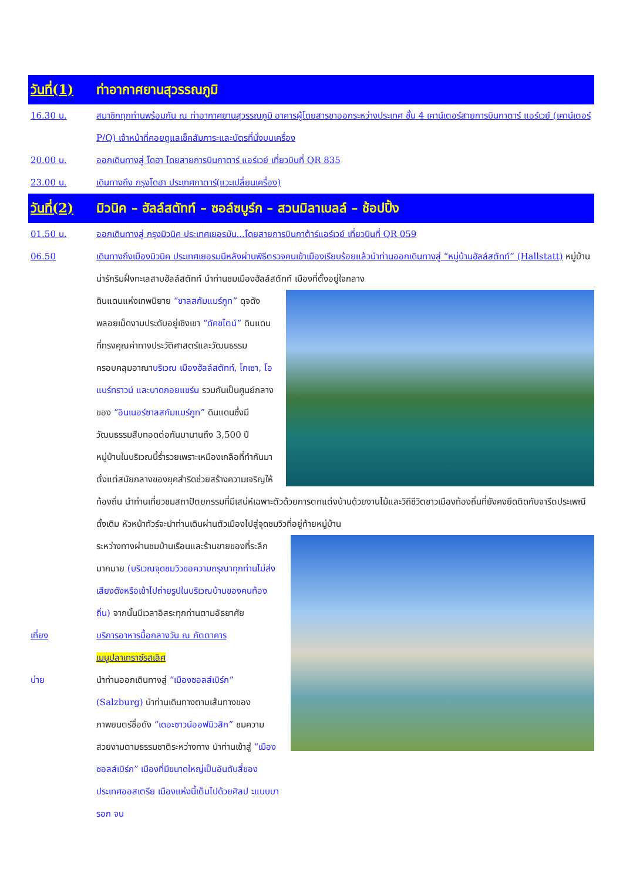วันที่(1) ท่าอากาศยานสุวรรณภูมิ
16.30 น. สมาชิกทุกท่านพร้อมกัน ณ ท่าอากาศยานสุวรรณภูมิ อาคารผู้โดยสารขาออกระหว่างประเทศ ชั้น 4 เคาน์เตอร์สายการบินกาตาร์ แอร์เวย์ (เคาน์เตอร์ P/Q) เจ้าหน้าที่คอยดูแลเช็คสัมภาระและบัตรที่นั่งบนเครื่อง
20.00 น. ออกเดินทางสู่ โดฮา โดยสายการบินกาตาร์ แอร์เวย์ เที่ยวบินที่ QR 835
23.00 น. เดินทางถึง กรุงโดฮา ประเทศกาตาร์(แวะเปลี่ยนเครื่อง)
วันที่(2) มิวนิค – ฮัลล์สตัทท์ – ซอล์ซบูร์ก – สวนมิลาเบลล์ – ช้อปปิ้ง
01.50 น. ออกเดินทางสู่ กรุงมิวนิค ประเทศเยอรมัน...โดยสายการบินกาต้าร์แอร์เวย์ เที่ยวบินที่ QR 059
06.50 เดินทางถึงเมืองมิวนิค ประเทศเยอรมนีหลังผ่านพิธีตรวจคนเข้าเมืองเรียบร้อยแล้วนำท่านออกเดินทางสู่ “หมู่บ้านฮัลล์สตัทท์” (Hallstatt) หมู่บ้านน่ารักริมฝั่งทะเลสาบฮัลล์สตัทท์ นำท่านชมเมืองฮัลล์สตัทท์ เมืองที่ตั้งอยู่ใจกลาง
ดินแดนแห่งเทพนิยาย “ซาลสกัมแมร์กูท” ดุจดังพลอยเม็ดงามประดับอยู่เชิงเขา “ดัคชไตน์” ดินแดนที่ทรงคุณค่าทางประวัติศาสตร์และวัฒนธรรม ครอบคลุมอาณาบริเวณ เมืองฮัลล์สตัทท์, โกเซา, โอแบร์ทราวน์ และบาดกอยแซร์น รวมกันเป็นศูนย์กลางของ “อินเนอร์ซาลสกัมแมร์กูท” ดินแดนซึ่งมีวัฒนธรรมสืบทอดต่อกันมานานถึง 3,500 ปี หมู่บ้านในบริเวณนี้ร่ำรวยเพราะเหมืองเกลือที่ทำกันมาตั้งแต่สมัยกลางของยุคสำริดช่วยสร้างความเจริญให้ท้องถิ่น นำท่านเที่ยวชมสถาปัตยกรรมที่มีเสน่ห์เฉพาะตัวด้วยการตกแต่งบ้านด้วยงานไม้และวิถีชีวิตชาวเมืองท้องถิ่นที่ยังคงยึดติดกับจารีตประเพณีดั้งเดิม หัวหน้าทัวร์จะนำท่านเดินผ่านตัวเมืองไปสู่จุดชมวิวที่อยู่ท้ายหมู่บ้าน
ระหว่างทางผ่านชมบ้านเรือนและร้านขายของที่ระลึกมากมาย (บริเวณจุดชมวิวขอความกรุณาทุกท่านไม่ส่งเสียงดังหรือเข้าไปถ่ายรูปในบริเวณบ้านของคนท้องถิ่น) จากนั้นมีเวลาอิสระทุกท่านตามอัธยาศัย
เที่ยง บริการอาหารมื้อกลางวัน ณ ภัตตาคาร
เมนูปลาเทราซ์รสเลิศ
บ่าย นำท่านออกเดินทางสู่ “เมืองซอลส์เบิร์ก” (Salzburg) นำท่านเดินทางตามเส้นทางของภาพยนตร์ชื่อดัง “เดอะซาวน์ออฟมิวสิก” ชมความสวยงามตามธรรมชาติระหว่างทาง นำท่านเข้าสู่ “เมืองซอลส์เบิร์ก” เมืองที่มีขนาดใหญ่เป็นอันดับสี่ของประเทศออสเตรีย เมืองแห่งนี้เต็มไปด้วยศิลป ะแบบบารอก จน